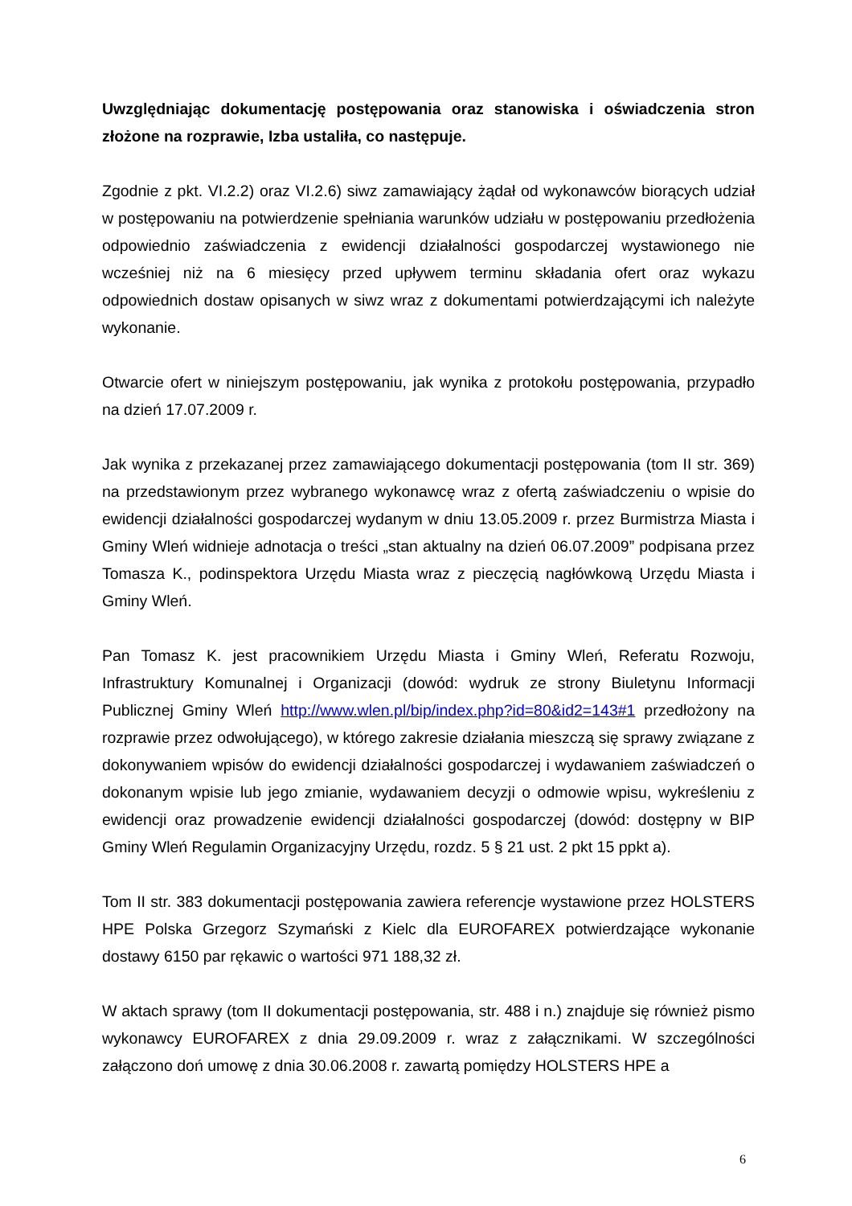Uwzględniając dokumentację postępowania oraz stanowiska i oświadczenia stron złożone na rozprawie, Izba ustaliła, co następuje.
Zgodnie z pkt. VI.2.2) oraz VI.2.6) siwz zamawiający żądał od wykonawców biorących udział w postępowaniu na potwierdzenie spełniania warunków udziału w postępowaniu przedłożenia odpowiednio zaświadczenia z ewidencji działalności gospodarczej wystawionego nie wcześniej niż na 6 miesięcy przed upływem terminu składania ofert oraz wykazu odpowiednich dostaw opisanych w siwz wraz z dokumentami potwierdzającymi ich należyte wykonanie.
Otwarcie ofert w niniejszym postępowaniu, jak wynika z protokołu postępowania, przypadło na dzień 17.07.2009 r.
Jak wynika z przekazanej przez zamawiającego dokumentacji postępowania (tom II str. 369) na przedstawionym przez wybranego wykonawcę wraz z ofertą zaświadczeniu o wpisie do ewidencji działalności gospodarczej wydanym w dniu 13.05.2009 r. przez Burmistrza Miasta i Gminy Wleń widnieje adnotacja o treści „stan aktualny na dzień 06.07.2009” podpisana przez Tomasza K., podinspektora Urzędu Miasta wraz z pieczęcią nagłówkową Urzędu Miasta i Gminy Wleń.
Pan Tomasz K. jest pracownikiem Urzędu Miasta i Gminy Wleń, Referatu Rozwoju, Infrastruktury Komunalnej i Organizacji (dowód: wydruk ze strony Biuletynu Informacji Publicznej Gminy Wleń http://www.wlen.pl/bip/index.php?id=80&id2=143#1 przedłożony na rozprawie przez odwołującego), w którego zakresie działania mieszczą się sprawy związane z dokonywaniem wpisów do ewidencji działalności gospodarczej i wydawaniem zaświadczeń o dokonanym wpisie lub jego zmianie, wydawaniem decyzji o odmowie wpisu, wykreśleniu z ewidencji oraz prowadzenie ewidencji działalności gospodarczej (dowód: dostępny w BIP Gminy Wleń Regulamin Organizacyjny Urzędu, rozdz. 5 § 21 ust. 2 pkt 15 ppkt a).
Tom II str. 383 dokumentacji postępowania zawiera referencje wystawione przez HOLSTERS HPE Polska Grzegorz Szymański z Kielc dla EUROFAREX potwierdzające wykonanie dostawy 6150 par rękawic o wartości 971 188,32 zł.
W aktach sprawy (tom II dokumentacji postępowania, str. 488 i n.) znajduje się również pismo wykonawcy EUROFAREX z dnia 29.09.2009 r. wraz z załącznikami. W szczególności załączono doń umowę z dnia 30.06.2008 r. zawartą pomiędzy HOLSTERS HPE a
6